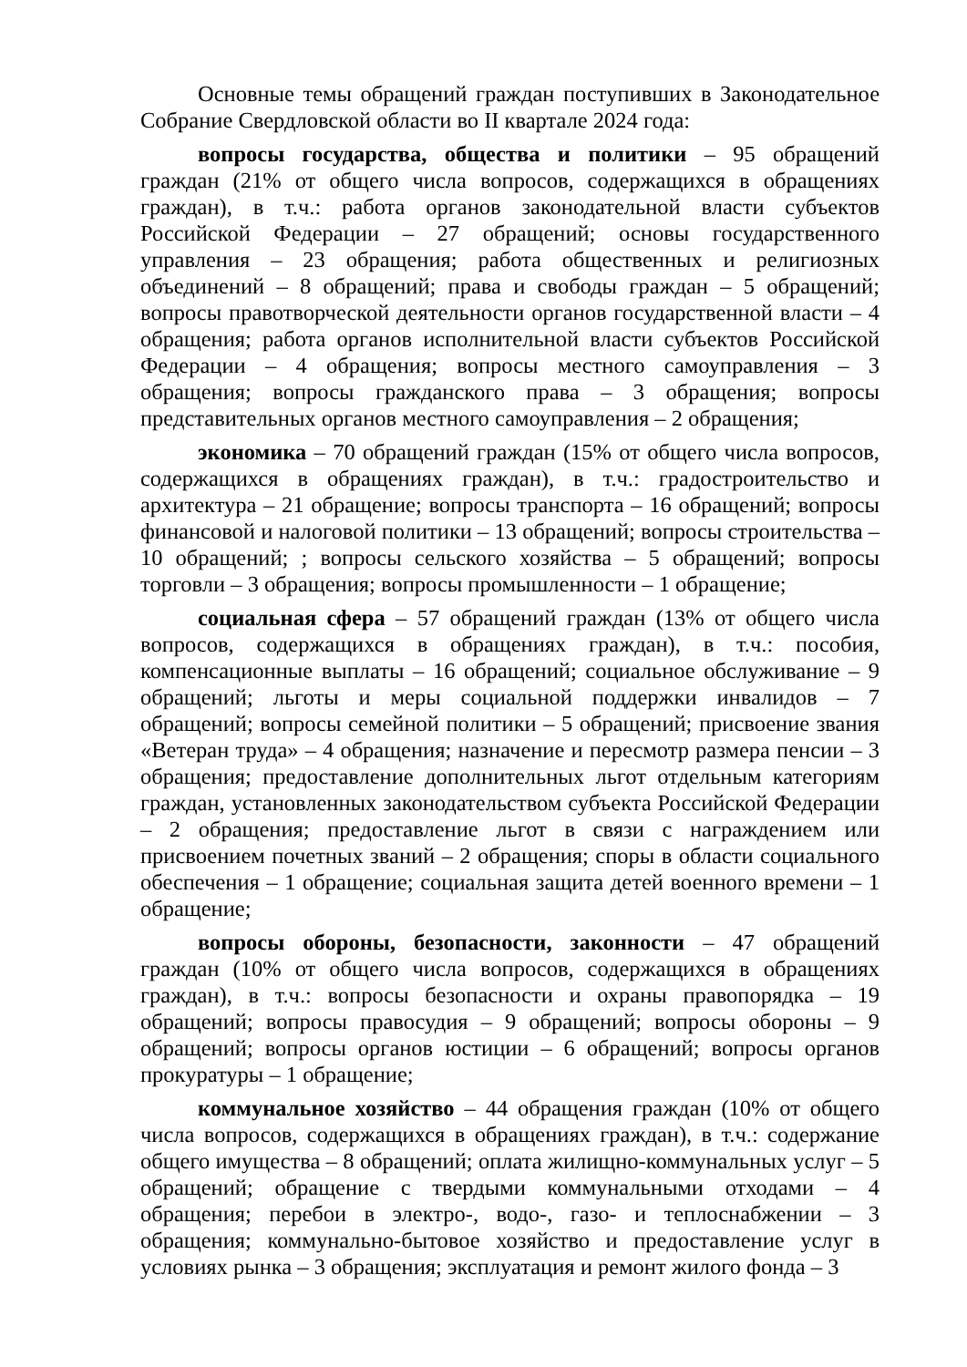Основные темы обращений граждан поступивших в Законодательное Собрание Свердловской области во II квартале 2024 года:
вопросы государства, общества и политики – 95 обращений граждан (21% от общего числа вопросов, содержащихся в обращениях граждан), в т.ч.: работа органов законодательной власти субъектов Российской Федерации – 27 обращений; основы государственного управления – 23 обращения; работа общественных и религиозных объединений – 8 обращений; права и свободы граждан – 5 обращений; вопросы правотворческой деятельности органов государственной власти – 4 обращения; работа органов исполнительной власти субъектов Российской Федерации – 4 обращения; вопросы местного самоуправления – 3 обращения; вопросы гражданского права – 3 обращения; вопросы представительных органов местного самоуправления – 2 обращения;
экономика – 70 обращений граждан (15% от общего числа вопросов, содержащихся в обращениях граждан), в т.ч.: градостроительство и архитектура – 21 обращение; вопросы транспорта – 16 обращений; вопросы финансовой и налоговой политики – 13 обращений; вопросы строительства – 10 обращений; ; вопросы сельского хозяйства – 5 обращений; вопросы торговли – 3 обращения; вопросы промышленности – 1 обращение;
социальная сфера – 57 обращений граждан (13% от общего числа вопросов, содержащихся в обращениях граждан), в т.ч.: пособия, компенсационные выплаты – 16 обращений; социальное обслуживание – 9 обращений; льготы и меры социальной поддержки инвалидов – 7 обращений; вопросы семейной политики – 5 обращений; присвоение звания «Ветеран труда» – 4 обращения; назначение и пересмотр размера пенсии – 3 обращения; предоставление дополнительных льгот отдельным категориям граждан, установленных законодательством субъекта Российской Федерации – 2 обращения; предоставление льгот в связи с награждением или присвоением почетных званий – 2 обращения; споры в области социального обеспечения – 1 обращение; социальная защита детей военного времени – 1 обращение;
вопросы обороны, безопасности, законности – 47 обращений граждан (10% от общего числа вопросов, содержащихся в обращениях граждан), в т.ч.: вопросы безопасности и охраны правопорядка – 19 обращений; вопросы правосудия – 9 обращений; вопросы обороны – 9 обращений; вопросы органов юстиции – 6 обращений; вопросы органов прокуратуры – 1 обращение;
коммунальное хозяйство – 44 обращения граждан (10% от общего числа вопросов, содержащихся в обращениях граждан), в т.ч.: содержание общего имущества – 8 обращений; оплата жилищно-коммунальных услуг – 5 обращений; обращение с твердыми коммунальными отходами – 4 обращения; перебои в электро-, водо-, газо- и теплоснабжении – 3 обращения; коммунально-бытовое хозяйство и предоставление услуг в условиях рынка – 3 обращения; эксплуатация и ремонт жилого фонда – 3